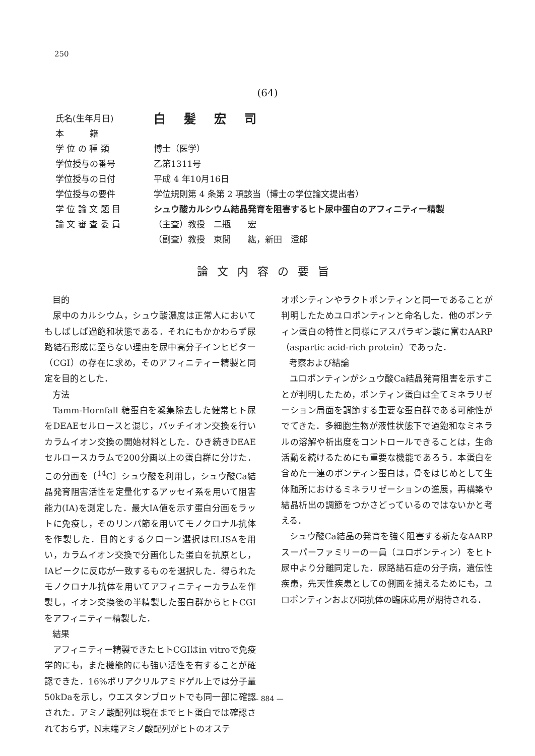250
(64)
氏名(生年月日) 白髪宏司
本　　　籍
学 位 の 種 類 博士（医学）
学位授与の番号 乙第1311号
学位授与の日付 平成 4 年10月16日
学位授与の要件 学位規則第 4 条第 2 項該当（博士の学位論文提出者）
学 位 論 文 題 目 シュウ酸カルシウム結晶発育を阻害するヒト尿中蛋白のアフィニティー精製
論 文 審 査 委 員 （主査）教授　二瓶　　宏
（副査）教授　東間　　紘，新田　澄郎
論文内容の要旨
目的
尿中のカルシウム，シュウ酸濃度は正常人においてもしばしば過飽和状態である．それにもかかわらず尿路結石形成に至らない理由を尿中高分子インヒビター（CGI）の存在に求め，そのアフィニティー精製と同定を目的とした．
方法
Tamm-Hornfall 糖蛋白を凝集除去した健常ヒト尿をDEAEセルロースと混じ，バッチイオン交換を行いカラムイオン交換の開始材料とした．ひき続きDEAEセルロースカラムで200分画以上の蛋白群に分けた．この分画を〔<sup>14</sup>C〕シュウ酸を利用し，シュウ酸Ca結晶発育阻害活性を定量化するアッセイ系を用いて阻害能力(IA)を測定した．最大IA値を示す蛋白分画をラットに免疫し，そのリンパ節を用いてモノクロナル抗体を作製した．目的とするクローン選択はELISAを用い，カラムイオン交換で分画化した蛋白を抗原とし，IAピークに反応が一致するものを選択した．得られたモノクロナル抗体を用いてアフィニティーカラムを作製し，イオン交換後の半精製した蛋白群からヒトCGIをアフィニティー精製した．
結果
アフィニティー精製できたヒトCGIはin vitroで免疫学的にも，また機能的にも強い活性を有することが確認できた．16%ポリアクリルアミドゲル上では分子量50kDaを示し，ウエスタンブロットでも同一部に確認された．アミノ酸配列は現在までヒト蛋白では確認されておらず，N末端アミノ酸配列がヒトのオステ
オポンティンやラクトポンティンと同一であることが判明したためユロポンティンと命名した．他のポンティン蛋白の特性と同様にアスパラギン酸に富むAARP（aspartic acid-rich protein）であった．
考察および結論
ユロポンティンがシュウ酸Ca結晶発育阻害を示すことが判明したため，ポンティン蛋白は全てミネラリゼーション局面を調節する重要な蛋白群である可能性がでてきた．多細胞生物が液性状態下で過飽和なミネラルの溶解や析出度をコントロールできることは，生命活動を続けるためにも重要な機能であろう．本蛋白を含めた一連のポンティン蛋白は，骨をはじめとして生体随所におけるミネラリゼーションの進展，再構築や結晶析出の調節をつかさどっているのではないかと考える．
シュウ酸Ca結晶の発育を強く阻害する新たなAARPスーパーファミリーの一員（ユロポンティン）をヒト尿中より分離同定した．尿路結石症の分子病，遺伝性疾患，先天性疾患としての側面を捕えるためにも，ユロポンティンおよび同抗体の臨床応用が期待される．
— 884 —